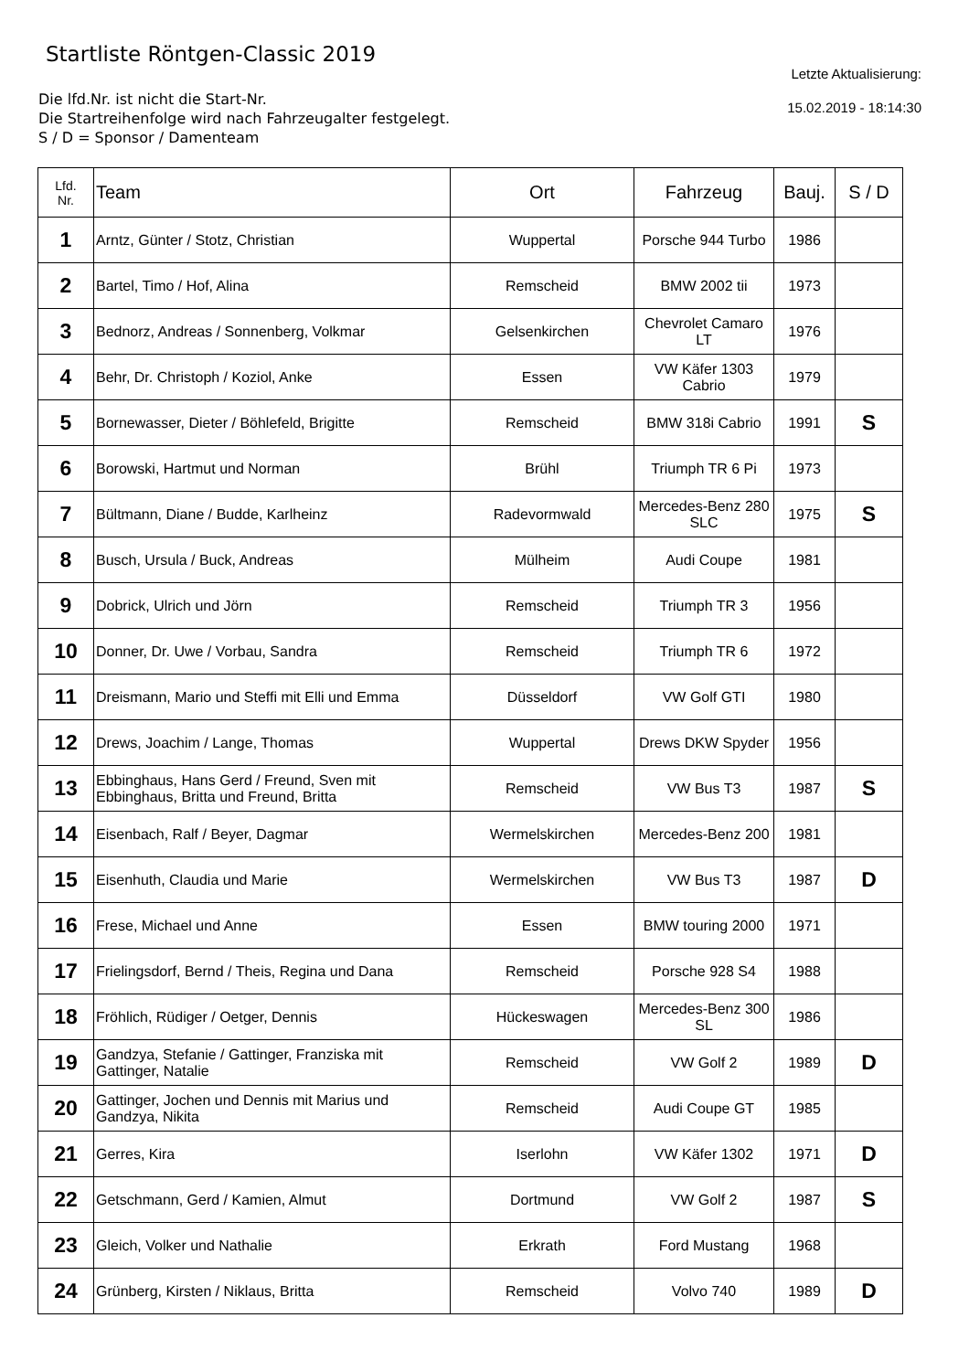Startliste Röntgen-Classic 2019
Die lfd.Nr. ist nicht die Start-Nr.
Die Startreihenfolge wird nach Fahrzeugalter festgelegt.
S / D = Sponsor / Damenteam
Letzte Aktualisierung:
15.02.2019 - 18:14:30
| Lfd. Nr. | Team | Ort | Fahrzeug | Bauj. | S / D |
| --- | --- | --- | --- | --- | --- |
| 1 | Arntz, Günter / Stotz, Christian | Wuppertal | Porsche 944 Turbo | 1986 | |
| 2 | Bartel, Timo / Hof, Alina | Remscheid | BMW 2002 tii | 1973 | |
| 3 | Bednorz, Andreas / Sonnenberg, Volkmar | Gelsenkirchen | Chevrolet Camaro LT | 1976 | |
| 4 | Behr, Dr. Christoph / Koziol, Anke | Essen | VW Käfer 1303 Cabrio | 1979 | |
| 5 | Bornewasser, Dieter / Böhlefeld, Brigitte | Remscheid | BMW 318i Cabrio | 1991 | S |
| 6 | Borowski, Hartmut und Norman | Brühl | Triumph TR 6 Pi | 1973 | |
| 7 | Bültmann, Diane / Budde, Karlheinz | Radevormwald | Mercedes-Benz 280 SLC | 1975 | S |
| 8 | Busch, Ursula / Buck, Andreas | Mülheim | Audi Coupe | 1981 | |
| 9 | Dobrick, Ulrich und Jörn | Remscheid | Triumph TR 3 | 1956 | |
| 10 | Donner, Dr. Uwe / Vorbau, Sandra | Remscheid | Triumph TR 6 | 1972 | |
| 11 | Dreismann, Mario und Steffi mit Elli und Emma | Düsseldorf | VW Golf GTI | 1980 | |
| 12 | Drews, Joachim / Lange, Thomas | Wuppertal | Drews DKW Spyder | 1956 | |
| 13 | Ebbinghaus, Hans Gerd / Freund, Sven mit Ebbinghaus, Britta und Freund, Britta | Remscheid | VW Bus T3 | 1987 | S |
| 14 | Eisenbach, Ralf / Beyer, Dagmar | Wermelskirchen | Mercedes-Benz 200 | 1981 | |
| 15 | Eisenhuth, Claudia und Marie | Wermelskirchen | VW Bus T3 | 1987 | D |
| 16 | Frese, Michael und Anne | Essen | BMW touring 2000 | 1971 | |
| 17 | Frielingsdorf, Bernd / Theis, Regina und Dana | Remscheid | Porsche 928 S4 | 1988 | |
| 18 | Fröhlich, Rüdiger / Oetger, Dennis | Hückeswagen | Mercedes-Benz 300 SL | 1986 | |
| 19 | Gandzya, Stefanie / Gattinger, Franziska mit Gattinger, Natalie | Remscheid | VW Golf 2 | 1989 | D |
| 20 | Gattinger, Jochen und Dennis mit Marius und Gandzya, Nikita | Remscheid | Audi Coupe GT | 1985 | |
| 21 | Gerres, Kira | Iserlohn | VW Käfer 1302 | 1971 | D |
| 22 | Getschmann, Gerd / Kamien, Almut | Dortmund | VW Golf 2 | 1987 | S |
| 23 | Gleich, Volker und Nathalie | Erkrath | Ford Mustang | 1968 | |
| 24 | Grünberg, Kirsten / Niklaus, Britta | Remscheid | Volvo 740 | 1989 | D |